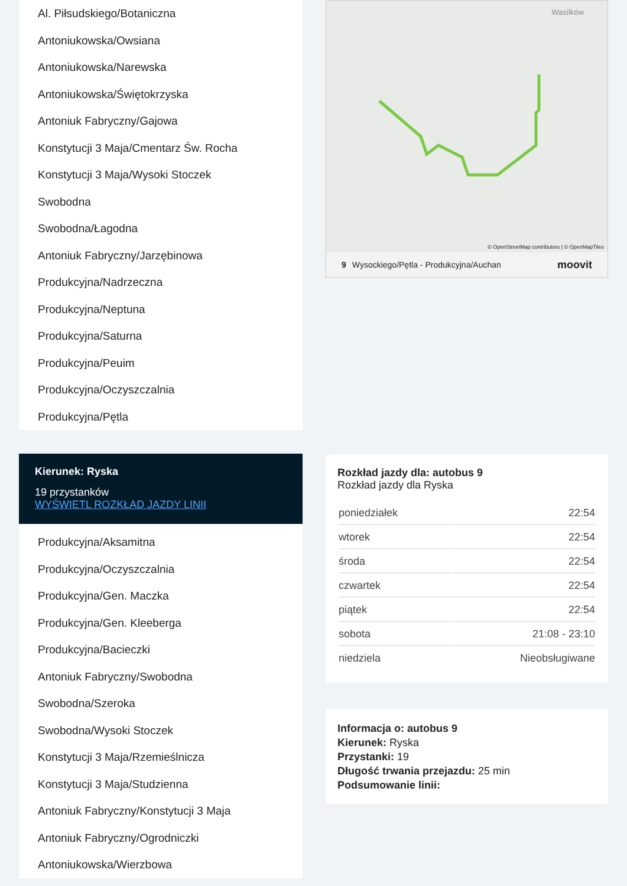Al. Piłsudskiego/Botaniczna
Antoniukowska/Owsiana
Antoniukowska/Narewska
Antoniukowska/Świętokrzyska
Antoniuk Fabryczny/Gajowa
Konstytucji 3 Maja/Cmentarz Św. Rocha
Konstytucji 3 Maja/Wysoki Stoczek
Swobodna
Swobodna/Łagodna
Antoniuk Fabryczny/Jarzębinowa
Produkcyjna/Nadrzeczna
Produkcyjna/Neptuna
Produkcyjna/Saturna
Produkcyjna/Peuim
Produkcyjna/Oczyszczalnia
Produkcyjna/Pętla
Kierunek: Ryska
19 przystanków
WYŚWIETL ROZKŁAD JAZDY LINII
Produkcyjna/Aksamitna
Produkcyjna/Oczyszczalnia
Produkcyjna/Gen. Maczka
Produkcyjna/Gen. Kleeberga
Produkcyjna/Bacieczki
Antoniuk Fabryczny/Swobodna
Swobodna/Szeroka
Swobodna/Wysoki Stoczek
Konstytucji 3 Maja/Rzemieślnicza
Konstytucji 3 Maja/Studzienna
Antoniuk Fabryczny/Konstytucji 3 Maja
Antoniuk Fabryczny/Ogrodniczki
Antoniukowska/Wierzbowa
Wasilków
© OpenStreetMap contributors | © OpenMapTiles
9 Wysockiego/Pętla - Produkcyjna/Auchan moovit
Rozkład jazdy dla: autobus 9
Rozkład jazdy dla Ryska
| poniedziałek | 22:54 |
| wtorek | 22:54 |
| środa | 22:54 |
| czwartek | 22:54 |
| piątek | 22:54 |
| sobota | 21:08 - 23:10 |
| niedziela | Nieobsługiwane |
Informacja o: autobus 9
Kierunek: Ryska
Przystanki: 19
Długość trwania przejazdu: 25 min
Podsumowanie linii: